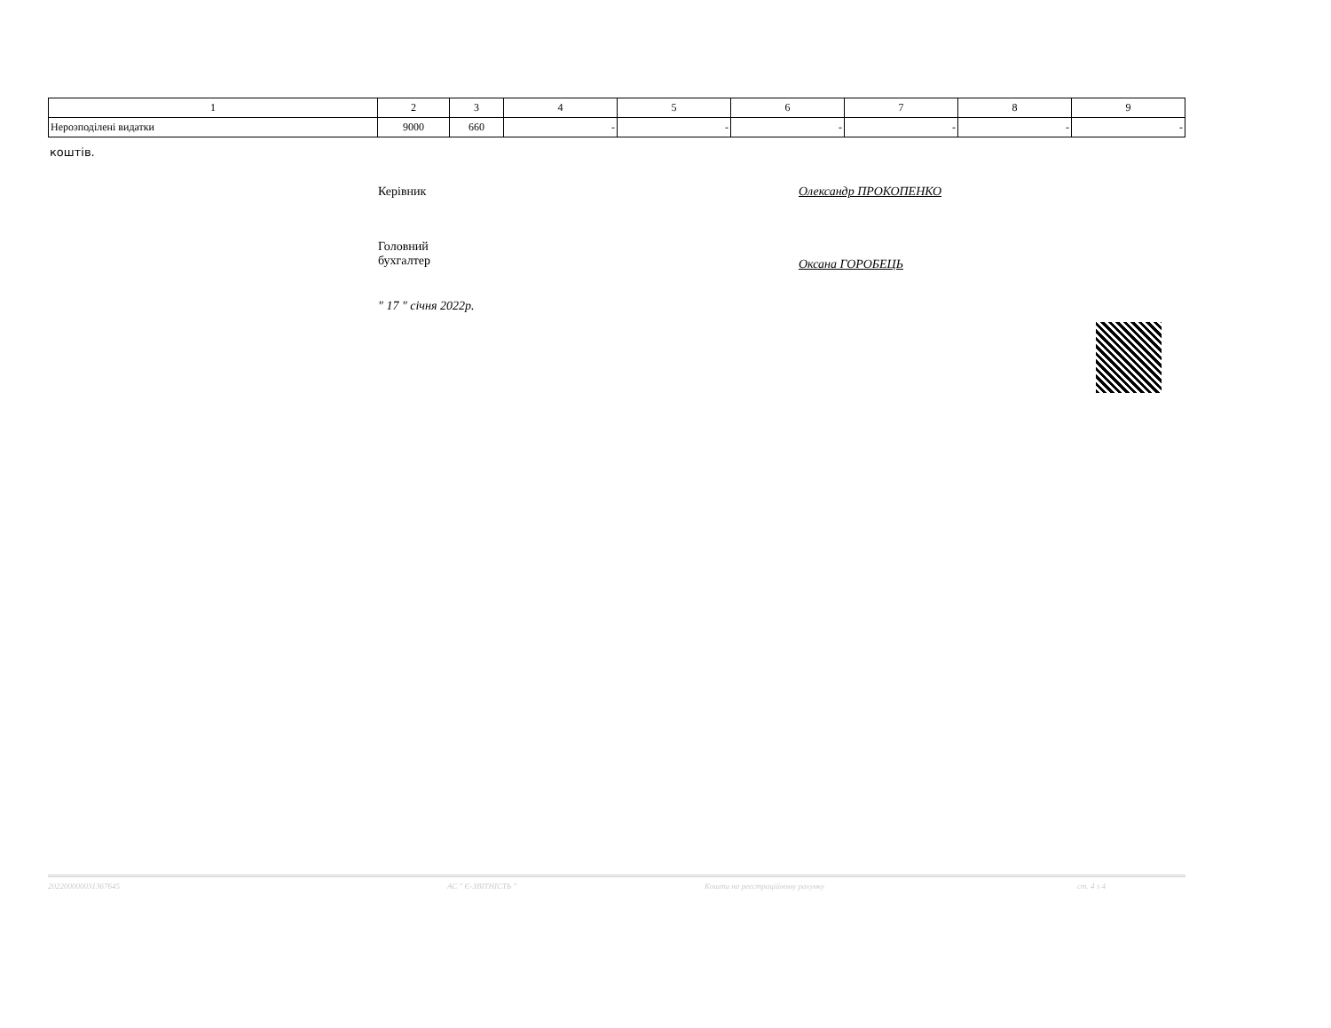| 1 | 2 | 3 | 4 | 5 | 6 | 7 | 8 | 9 |
| Нерозподілені видатки | 9000 | 660 | - | - | - | - | - | - |
коштів.
Керівник Олександр ПРОКОПЕНКО
Головний
бухгалтер
Оксана ГОРОБЕЦЬ
" 17 " січня 2022р.
202200000031367645 АС " Є-ЗВІТНІСТЬ " Кошти на реєстраційному рахунку ст. 4 з 4